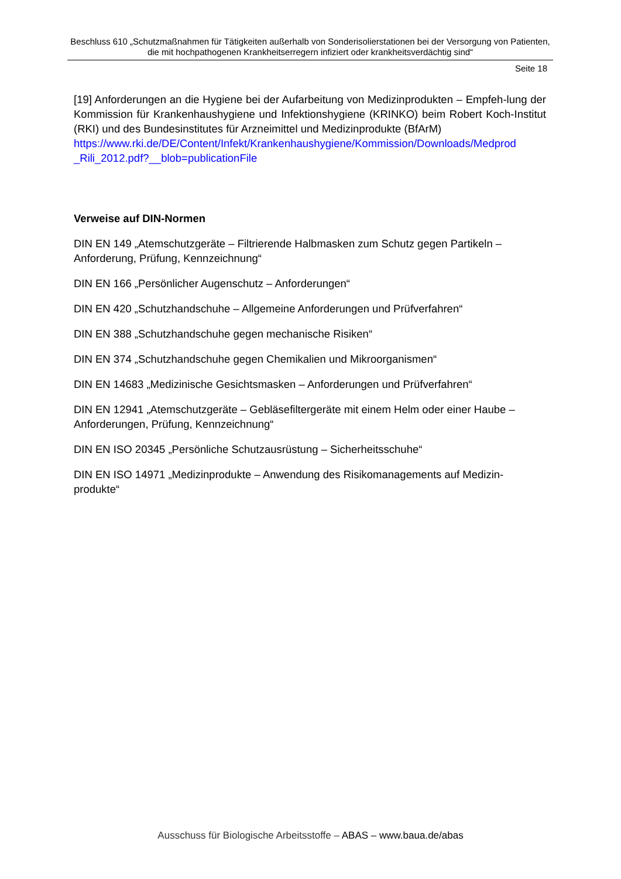Beschluss 610 „Schutzmaßnahmen für Tätigkeiten außerhalb von Sonderisolierstationen bei der Versorgung von Patienten, die mit hochpathogenen Krankheitserregern infiziert oder krankheitsverdächtig sind“
Seite 18
[19] Anforderungen an die Hygiene bei der Aufarbeitung von Medizinprodukten – Empfeh-lung der Kommission für Krankenhaushygiene und Infektionshygiene (KRINKO) beim Robert Koch-Institut (RKI) und des Bundesinstitutes für Arzneimittel und Medizinprodukte (BfArM)
https://www.rki.de/DE/Content/Infekt/Krankenhaushygiene/Kommission/Downloads/Medprod
_Rili_2012.pdf?__blob=publicationFile
Verweise auf DIN-Normen
DIN EN 149 „Atemschutzgeräte – Filtrierende Halbmasken zum Schutz gegen Partikeln – Anforderung, Prüfung, Kennzeichnung“
DIN EN 166 „Persönlicher Augenschutz – Anforderungen“
DIN EN 420 „Schutzhandschuhe – Allgemeine Anforderungen und Prüfverfahren“
DIN EN 388 „Schutzhandschuhe gegen mechanische Risiken“
DIN EN 374 „Schutzhandschuhe gegen Chemikalien und Mikroorganismen“
DIN EN 14683 „Medizinische Gesichtsmasken – Anforderungen und Prüfverfahren“
DIN EN 12941 „Atemschutzgeräte – Gebläsefiltergeräte mit einem Helm oder einer Haube – Anforderungen, Prüfung, Kennzeichnung“
DIN EN ISO 20345 „Persönliche Schutzausrüstung – Sicherheitsschuhe“
DIN EN ISO 14971 „Medizinprodukte – Anwendung des Risikomanagements auf Medizin-produkte“
Ausschuss für Biologische Arbeitsstoffe – ABAS – www.baua.de/abas